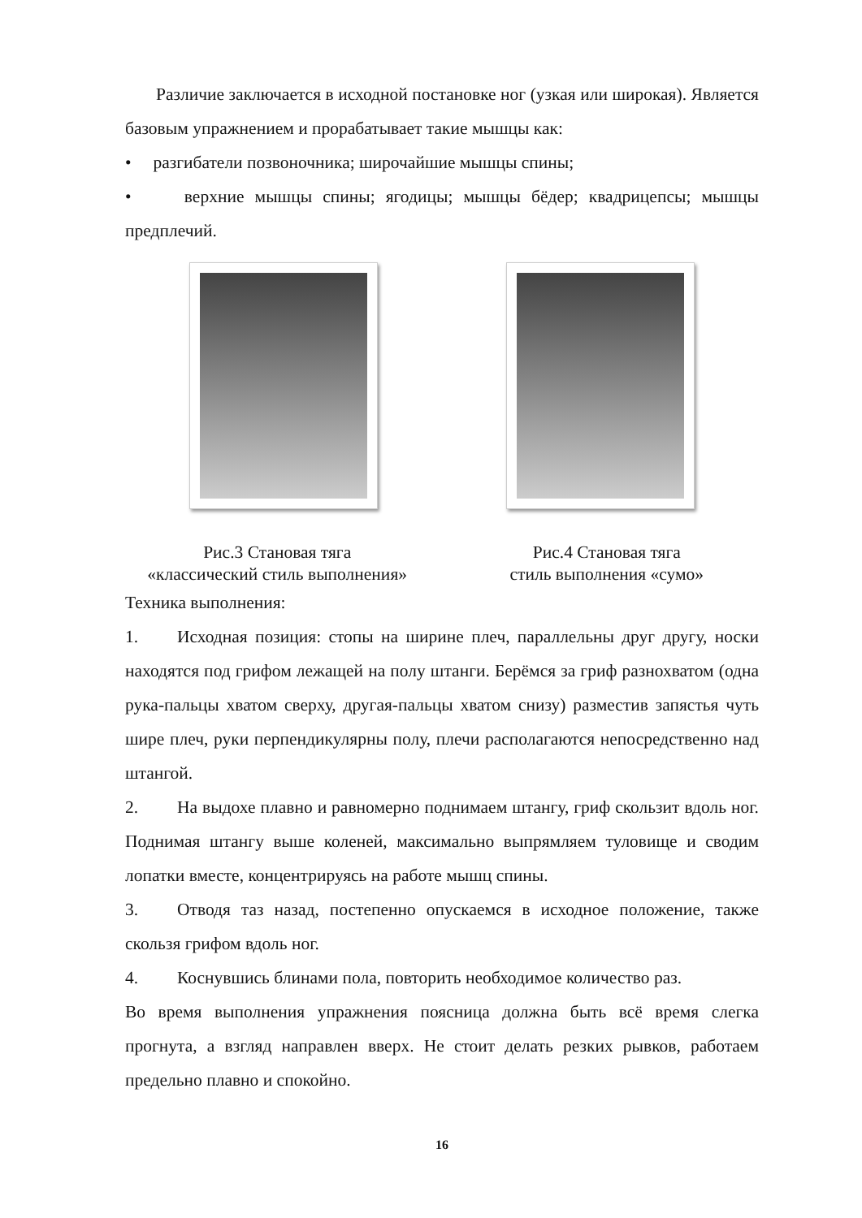Различие заключается в исходной постановке ног (узкая или широкая). Является базовым упражнением и прорабатывает такие мышцы как:
• разгибатели позвоночника; широчайшие мышцы спины;
• верхние мышцы спины; ягодицы; мышцы бёдер; квадрицепсы; мышцы предплечий.
Рис.3 Становая тяга
«классический стиль выполнения»
Рис.4 Становая тяга
стиль выполнения «сумо»
Техника выполнения:
1. Исходная позиция: стопы на ширине плеч, параллельны друг другу, носки находятся под грифом лежащей на полу штанги. Берёмся за гриф разнохватом (одна рука-пальцы хватом сверху, другая-пальцы хватом снизу) разместив запястья чуть шире плеч, руки перпендикулярны полу, плечи располагаются непосредственно над штангой.
2. На выдохе плавно и равномерно поднимаем штангу, гриф скользит вдоль ног. Поднимая штангу выше коленей, максимально выпрямляем туловище и сводим лопатки вместе, концентрируясь на работе мышц спины.
3. Отводя таз назад, постепенно опускаемся в исходное положение, также скользя грифом вдоль ног.
4. Коснувшись блинами пола, повторить необходимое количество раз.
Во время выполнения упражнения поясница должна быть всё время слегка прогнута, а взгляд направлен вверх. Не стоит делать резких рывков, работаем предельно плавно и спокойно.
16